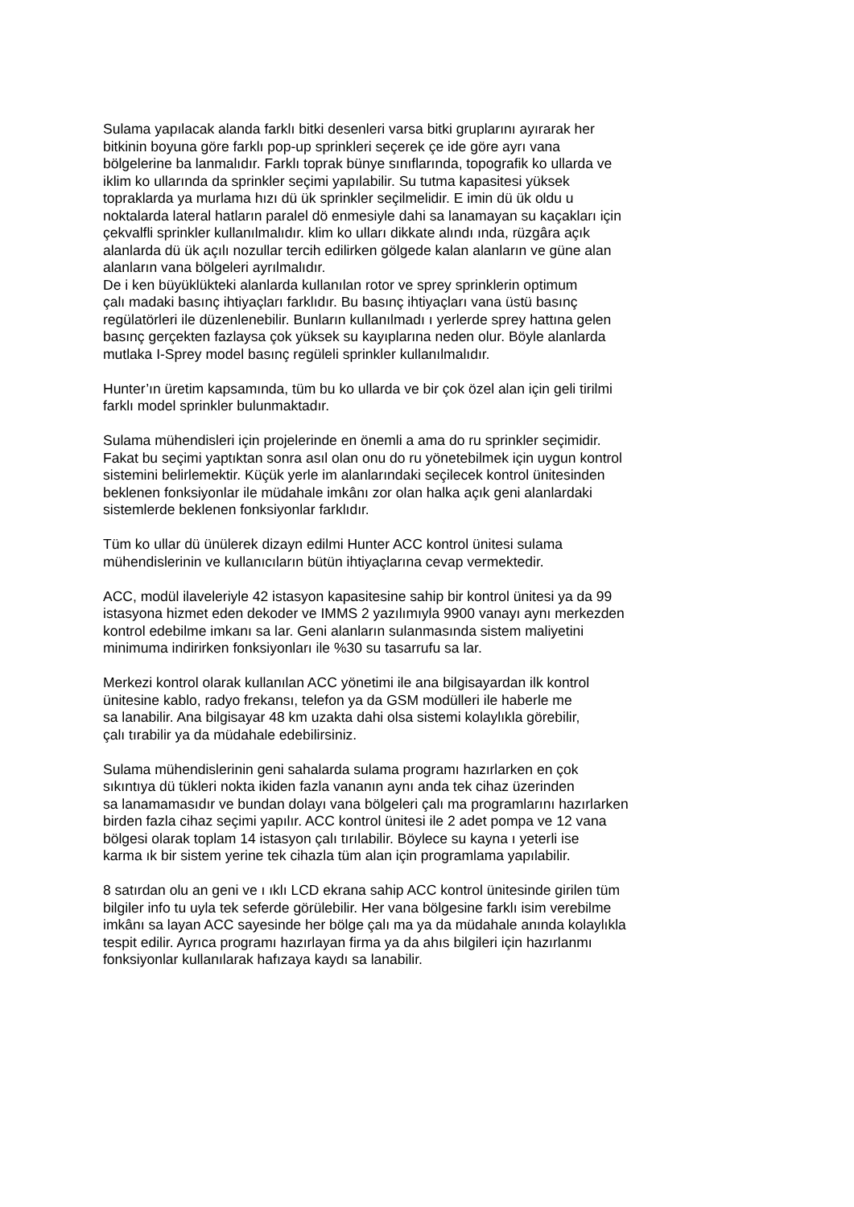Sulama yapılacak alanda farklı bitki desenleri varsa bitki gruplarını ayırarak her
bitkinin boyuna göre farklı pop-up sprinkleri seçerek çe ide göre ayrı vana
bölgelerine ba lanmalıdır. Farklı toprak bünye sınıflarında, topografik ko ullarda ve
iklim ko ullarında da sprinkler seçimi yapılabilir. Su tutma kapasitesi yüksek
topraklarda ya murlama hızı dü ük sprinkler seçilmelidir. E imin dü ük oldu u
noktalarda lateral hatların paralel dö enmesiyle dahi sa lanamayan su kaçakları için
çekvalfli sprinkler kullanılmalıdır. klim ko ulları dikkate alındı ında, rüzgâra açık
alanlarda dü ük açılı nozullar tercih edilirken gölgede kalan alanların ve güne alan
alanların vana bölgeleri ayrılmalıdır.
De i ken büyüklükteki alanlarda kullanılan rotor ve sprey sprinklerin optimum
çalı madaki basınç ihtiyaçları farklıdır. Bu basınç ihtiyaçları vana üstü basınç
regülatörleri ile düzenlenebilir. Bunların kullanılmadı ı yerlerde sprey hattına gelen
basınç gerçekten fazlaysa çok yüksek su kayıplarına neden olur. Böyle alanlarda
mutlaka I-Sprey model basınç regüleli sprinkler kullanılmalıdır.
Hunter’ın üretim kapsamında, tüm bu ko ullarda ve bir çok özel alan için geli tirilmi
farklı model sprinkler bulunmaktadır.
Sulama mühendisleri için projelerinde en önemli a ama do ru sprinkler seçimidir.
Fakat bu seçimi yaptıktan sonra asıl olan onu do ru yönetebilmek için uygun kontrol
sistemini belirlemektir. Küçük yerle im alanlarındaki seçilecek kontrol ünitesinden
beklenen fonksiyonlar ile müdahale imkânı zor olan halka açık geni alanlardaki
sistemlerde beklenen fonksiyonlar farklıdır.
Tüm ko ullar dü ünülerek dizayn edilmi Hunter ACC kontrol ünitesi sulama
mühendislerinin ve kullanıcıların bütün ihtiyaçlarına cevap vermektedir.
ACC, modül ilaveleriyle 42 istasyon kapasitesine sahip bir kontrol ünitesi ya da 99
istasyona hizmet eden dekoder ve IMMS 2 yazılımıyla 9900 vanayı aynı merkezden
kontrol edebilme imkanı sa lar. Geni alanların sulanmasında sistem maliyetini
minimuma indirirken fonksiyonları ile %30 su tasarrufu sa lar.
Merkezi kontrol olarak kullanılan ACC yönetimi ile ana bilgisayardan ilk kontrol
ünitesine kablo, radyo frekansı, telefon ya da GSM modülleri ile haberle me
sa lanabilir. Ana bilgisayar 48 km uzakta dahi olsa sistemi kolaylıkla görebilir,
çalı tırabilir ya da müdahale edebilirsiniz.
Sulama mühendislerinin geni sahalarda sulama programı hazırlarken en çok
sıkıntıya dü tükleri nokta ikiden fazla vananın aynı anda tek cihaz üzerinden
sa lanamamasıdır ve bundan dolayı vana bölgeleri çalı ma programlarını hazırlarken
birden fazla cihaz seçimi yapılır. ACC kontrol ünitesi ile 2 adet pompa ve 12 vana
bölgesi olarak toplam 14 istasyon çalı tırılabilir. Böylece su kayna ı yeterli ise
karma ık bir sistem yerine tek cihazla tüm alan için programlama yapılabilir.
8 satırdan olu an geni ve ı ıklı LCD ekrana sahip ACC kontrol ünitesinde girilen tüm
bilgiler info tu uyla tek seferde görülebilir. Her vana bölgesine farklı isim verebilme
imkânı sa layan ACC sayesinde her bölge çalı ma ya da müdahale anında kolaylıkla
tespit edilir. Ayrıca programı hazırlayan firma ya da ahıs bilgileri için hazırlanmı
fonksiyonlar kullanılarak hafızaya kaydı sa lanabilir.